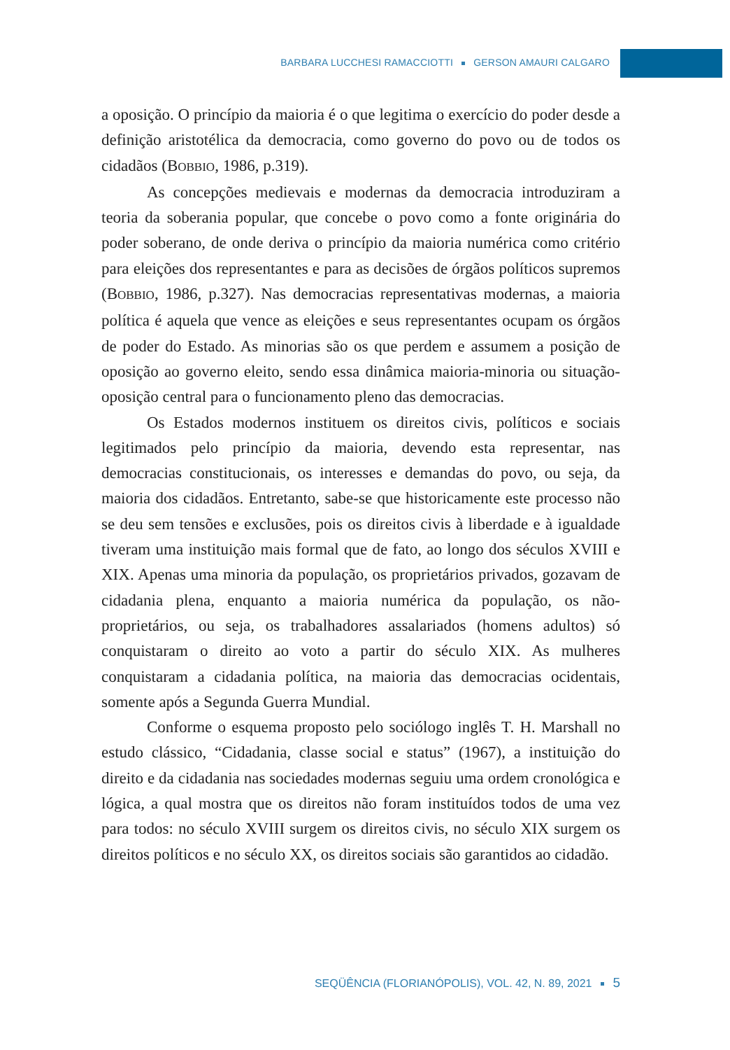BARBARA LUCCHESI RAMACCIOTTI GERSON AMAURI CALGARO
a oposição. O princípio da maioria é o que legitima o exercício do poder desde a definição aristotélica da democracia, como governo do povo ou de todos os cidadãos (BOBBIO, 1986, p.319).
As concepções medievais e modernas da democracia introduziram a teoria da soberania popular, que concebe o povo como a fonte originária do poder soberano, de onde deriva o princípio da maioria numérica como critério para eleições dos representantes e para as decisões de órgãos políticos supremos (BOBBIO, 1986, p.327). Nas democracias representativas modernas, a maioria política é aquela que vence as eleições e seus representantes ocupam os órgãos de poder do Estado. As minorias são os que perdem e assumem a posição de oposição ao governo eleito, sendo essa dinâmica maioria-minoria ou situação-oposição central para o funcionamento pleno das democracias.
Os Estados modernos instituem os direitos civis, políticos e sociais legitimados pelo princípio da maioria, devendo esta representar, nas democracias constitucionais, os interesses e demandas do povo, ou seja, da maioria dos cidadãos. Entretanto, sabe-se que historicamente este processo não se deu sem tensões e exclusões, pois os direitos civis à liberdade e à igualdade tiveram uma instituição mais formal que de fato, ao longo dos séculos XVIII e XIX. Apenas uma minoria da população, os proprietários privados, gozavam de cidadania plena, enquanto a maioria numérica da população, os não-proprietários, ou seja, os trabalhadores assalariados (homens adultos) só conquistaram o direito ao voto a partir do século XIX. As mulheres conquistaram a cidadania política, na maioria das democracias ocidentais, somente após a Segunda Guerra Mundial.
Conforme o esquema proposto pelo sociólogo inglês T. H. Marshall no estudo clássico, “Cidadania, classe social e status” (1967), a instituição do direito e da cidadania nas sociedades modernas seguiu uma ordem cronológica e lógica, a qual mostra que os direitos não foram instituídos todos de uma vez para todos: no século XVIII surgem os direitos civis, no século XIX surgem os direitos políticos e no século XX, os direitos sociais são garantidos ao cidadão.
SEQÜÊNCIA (FLORIANÓPOLIS), VOL. 42, N. 89, 2021 5